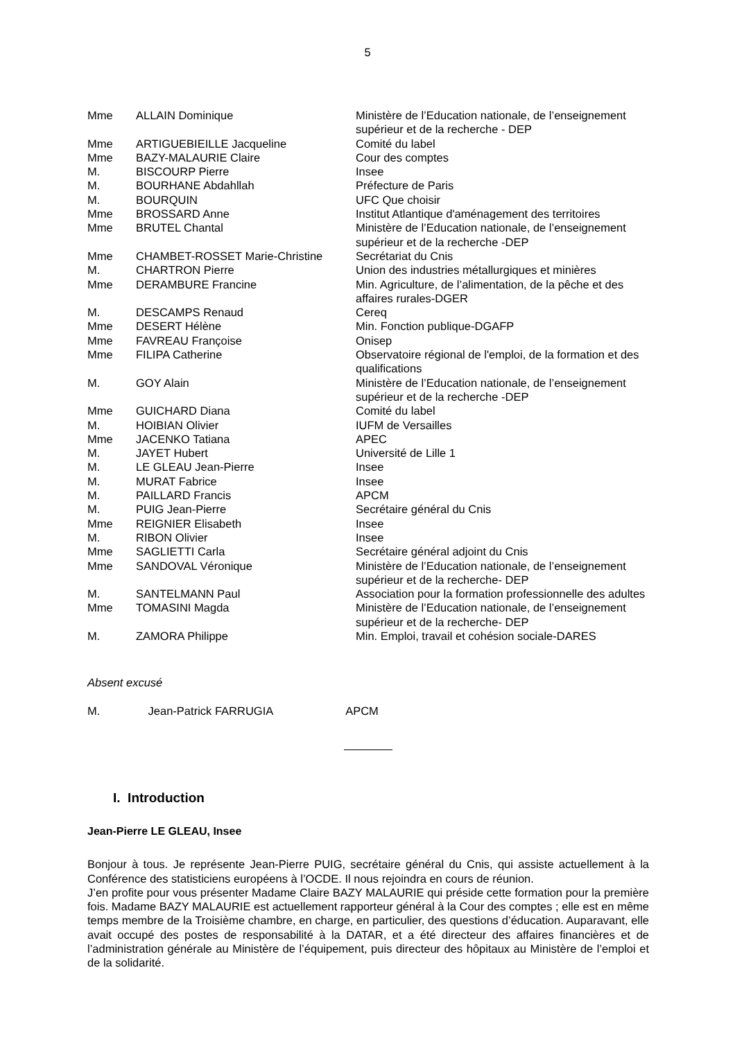5
| Mme | ALLAIN Dominique | Ministère de l’Education nationale, de l’enseignement supérieur et de la recherche - DEP |
| Mme | ARTIGUEBIEILLE Jacqueline | Comité du label |
| Mme | BAZY-MALAURIE Claire | Cour des comptes |
| M. | BISCOURP Pierre | Insee |
| M. | BOURHANE Abdahllah | Préfecture de Paris |
| M. | BOURQUIN | UFC Que choisir |
| Mme | BROSSARD Anne | Institut Atlantique d'aménagement des territoires |
| Mme | BRUTEL Chantal | Ministère de l’Education nationale, de l’enseignement supérieur et de la recherche -DEP |
| Mme | CHAMBET-ROSSET Marie-Christine | Secrétariat du Cnis |
| M. | CHARTRON Pierre | Union des industries métallurgiques et minières |
| Mme | DERAMBURE Francine | Min. Agriculture, de l’alimentation, de la pêche et des affaires rurales-DGER |
| M. | DESCAMPS Renaud | Cereq |
| Mme | DESERT Hélène | Min. Fonction publique-DGAFP |
| Mme | FAVREAU Françoise | Onisep |
| Mme | FILIPA Catherine | Observatoire régional de l'emploi, de la formation et des qualifications |
| M. | GOY Alain | Ministère de l’Education nationale, de l’enseignement supérieur et de la recherche -DEP |
| Mme | GUICHARD Diana | Comité du label |
| M. | HOIBIAN Olivier | IUFM de Versailles |
| Mme | JACENKO Tatiana | APEC |
| M. | JAYET Hubert | Université de Lille 1 |
| M. | LE GLEAU Jean-Pierre | Insee |
| M. | MURAT Fabrice | Insee |
| M. | PAILLARD Francis | APCM |
| M. | PUIG Jean-Pierre | Secrétaire général du Cnis |
| Mme | REIGNIER Elisabeth | Insee |
| M. | RIBON Olivier | Insee |
| Mme | SAGLIETTI Carla | Secrétaire général adjoint du Cnis |
| Mme | SANDOVAL Véronique | Ministère de l’Education nationale, de l’enseignement supérieur et de la recherche- DEP |
| M. | SANTELMANN Paul | Association pour la formation professionnelle des adultes |
| Mme | TOMASINI Magda | Ministère de l’Education nationale, de l’enseignement supérieur et de la recherche- DEP |
| M. | ZAMORA Philippe | Min. Emploi, travail et cohésion sociale-DARES |
Absent excusé
M. Jean-Patrick FARRUGIA APCM
I. Introduction
Jean-Pierre LE GLEAU, Insee
Bonjour à tous. Je représente Jean-Pierre PUIG, secrétaire général du Cnis, qui assiste actuellement à la Conférence des statisticiens européens à l’OCDE. Il nous rejoindra en cours de réunion.
J’en profite pour vous présenter Madame Claire BAZY MALAURIE qui préside cette formation pour la première fois. Madame BAZY MALAURIE est actuellement rapporteur général à la Cour des comptes ; elle est en même temps membre de la Troisième chambre, en charge, en particulier, des questions d’éducation. Auparavant, elle avait occupé des postes de responsabilité à la DATAR, et a été directeur des affaires financières et de l’administration générale au Ministère de l’équipement, puis directeur des hôpitaux au Ministère de l’emploi et de la solidarité.